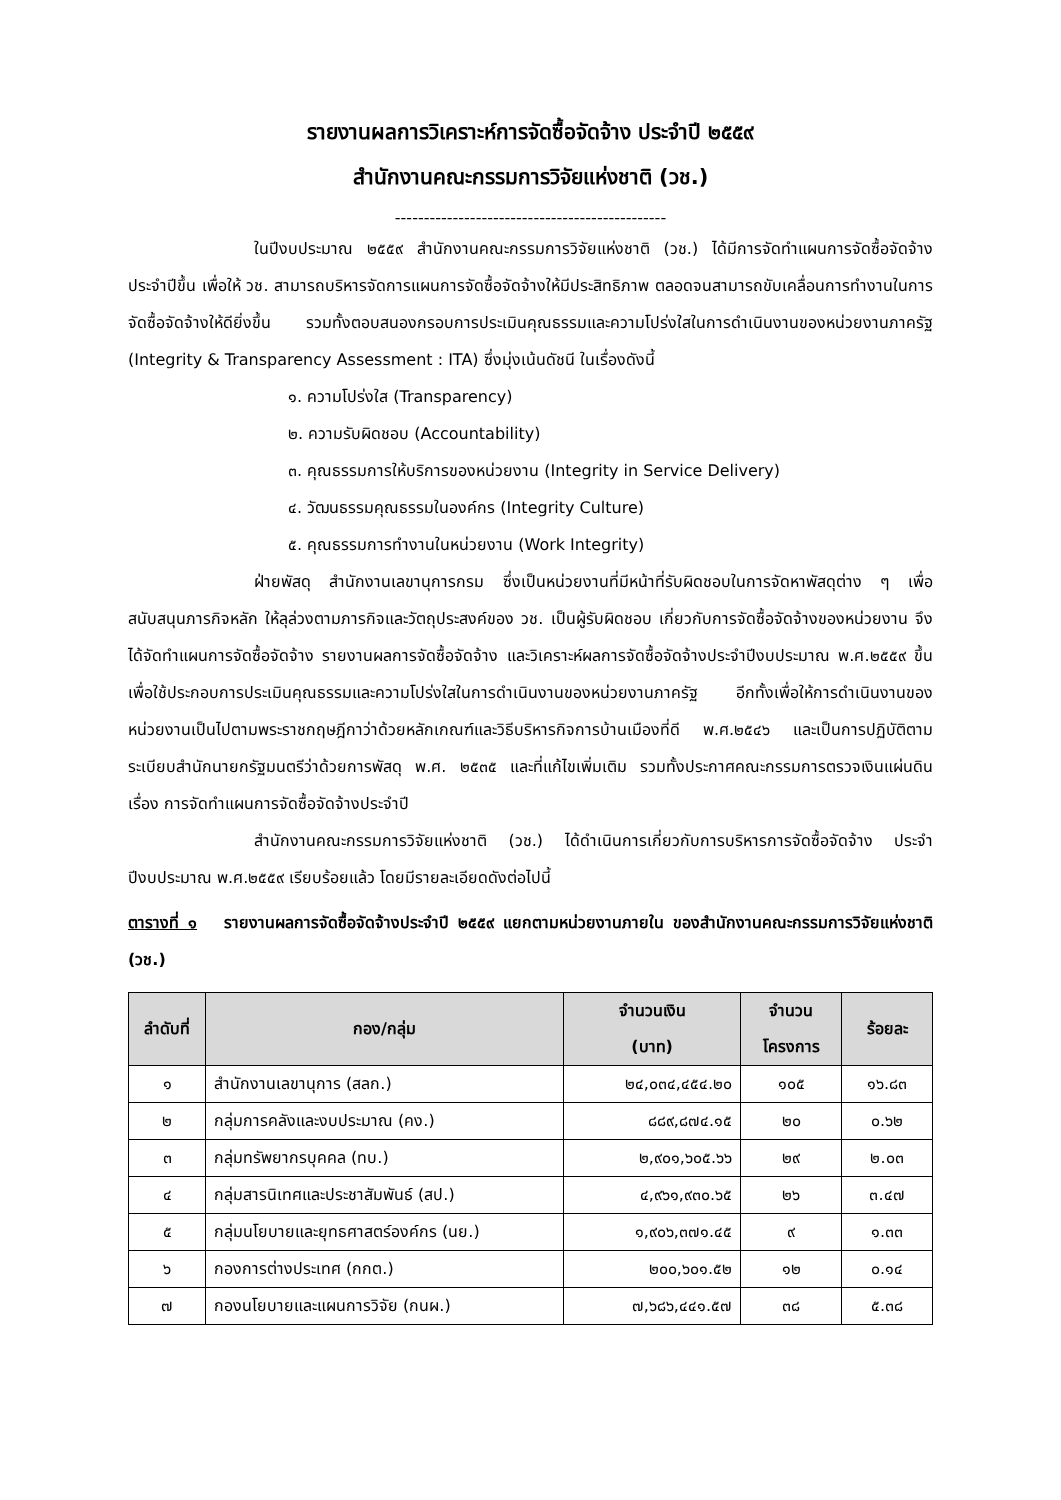รายงานผลการวิเคราะห์การจัดซื้อจัดจ้าง ประจำปี ๒๕๕๙
สำนักงานคณะกรรมการวิจัยแห่งชาติ (วช.)
-----------------------------------------------
ในปีงบประมาณ ๒๕๕๙ สำนักงานคณะกรรมการวิจัยแห่งชาติ (วช.) ได้มีการจัดทำแผนการจัดซื้อจัดจ้างประจำปีขึ้น เพื่อให้ วช. สามารถบริหารจัดการแผนการจัดซื้อจัดจ้างให้มีประสิทธิภาพ ตลอดจนสามารถขับเคลื่อนการทำงานในการจัดซื้อจัดจ้างให้ดียิ่งขึ้น รวมทั้งตอบสนองกรอบการประเมินคุณธรรมและความโปร่งใสในการดำเนินงานของหน่วยงานภาครัฐ (Integrity & Transparency Assessment : ITA) ซึ่งมุ่งเน้นดัชนี ในเรื่องดังนี้
๑. ความโปร่งใส (Transparency)
๒. ความรับผิดชอบ (Accountability)
๓. คุณธรรมการให้บริการของหน่วยงาน (Integrity in Service Delivery)
๔. วัฒนธรรมคุณธรรมในองค์กร (Integrity Culture)
๕. คุณธรรมการทำงานในหน่วยงาน (Work Integrity)
ฝ่ายพัสดุ สำนักงานเลขานุการกรม ซึ่งเป็นหน่วยงานที่มีหน้าที่รับผิดชอบในการจัดหาพัสดุต่าง ๆ เพื่อสนับสนุนภารกิจหลัก ให้ลุล่วงตามภารกิจและวัตถุประสงค์ของ วช. เป็นผู้รับผิดชอบ เกี่ยวกับการจัดซื้อจัดจ้างของหน่วยงาน จึงได้จัดทำแผนการจัดซื้อจัดจ้าง รายงานผลการจัดซื้อจัดจ้าง และวิเคราะห์ผลการจัดซื้อจัดจ้างประจำปีงบประมาณ พ.ศ.๒๕๕๙ ขึ้น เพื่อใช้ประกอบการประเมินคุณธรรมและความโปร่งใสในการดำเนินงานของหน่วยงานภาครัฐ อีกทั้งเพื่อให้การดำเนินงานของหน่วยงานเป็นไปตามพระราชกฤษฎีกาว่าด้วยหลักเกณฑ์และวิธีบริหารกิจการบ้านเมืองที่ดี พ.ศ.๒๕๔๖ และเป็นการปฏิบัติตามระเบียบสำนักนายกรัฐมนตรีว่าด้วยการพัสดุ พ.ศ. ๒๕๓๕ และที่แก้ไขเพิ่มเติม รวมทั้งประกาศคณะกรรมการตรวจเงินแผ่นดิน เรื่อง การจัดทำแผนการจัดซื้อจัดจ้างประจำปี
สำนักงานคณะกรรมการวิจัยแห่งชาติ (วช.) ได้ดำเนินการเกี่ยวกับการบริหารการจัดซื้อจัดจ้าง ประจำปีงบประมาณ พ.ศ.๒๕๕๙ เรียบร้อยแล้ว โดยมีรายละเอียดดังต่อไปนี้
ตารางที่ ๑ รายงานผลการจัดซื้อจัดจ้างประจำปี ๒๕๕๙ แยกตามหน่วยงานภายใน ของสำนักงานคณะกรรมการวิจัยแห่งชาติ (วช.)
| ลำดับที่ | กอง/กลุ่ม | จำนวนเงิน (บาท) | จำนวน โครงการ | ร้อยละ |
| --- | --- | --- | --- | --- |
| ๑ | สำนักงานเลขานุการ (สลก.) | ๒๔,๐๓๔,๔๕๔.๒๐ | ๑๐๕ | ๑๖.๘๓ |
| ๒ | กลุ่มการคลังและงบประมาณ (คง.) | ๘๘๙,๘๗๔.๑๕ | ๒๐ | ๐.๖๒ |
| ๓ | กลุ่มทรัพยากรบุคคล (ทบ.) | ๒,๙๐๑,๖๐๕.๖๖ | ๒๙ | ๒.๐๓ |
| ๔ | กลุ่มสารนิเทศและประชาสัมพันธ์ (สป.) | ๔,๙๖๑,๙๓๐.๖๕ | ๒๖ | ๓.๔๗ |
| ๕ | กลุ่มนโยบายและยุทธศาสตร์องค์กร (นย.) | ๑,๙๐๖,๓๗๑.๔๕ | ๙ | ๑.๓๓ |
| ๖ | กองการต่างประเทศ (กกต.) | ๒๐๐,๖๐๑.๕๒ | ๑๒ | ๐.๑๔ |
| ๗ | กองนโยบายและแผนการวิจัย (กนผ.) | ๗,๖๘๖,๔๔๑.๕๗ | ๓๘ | ๕.๓๘ |